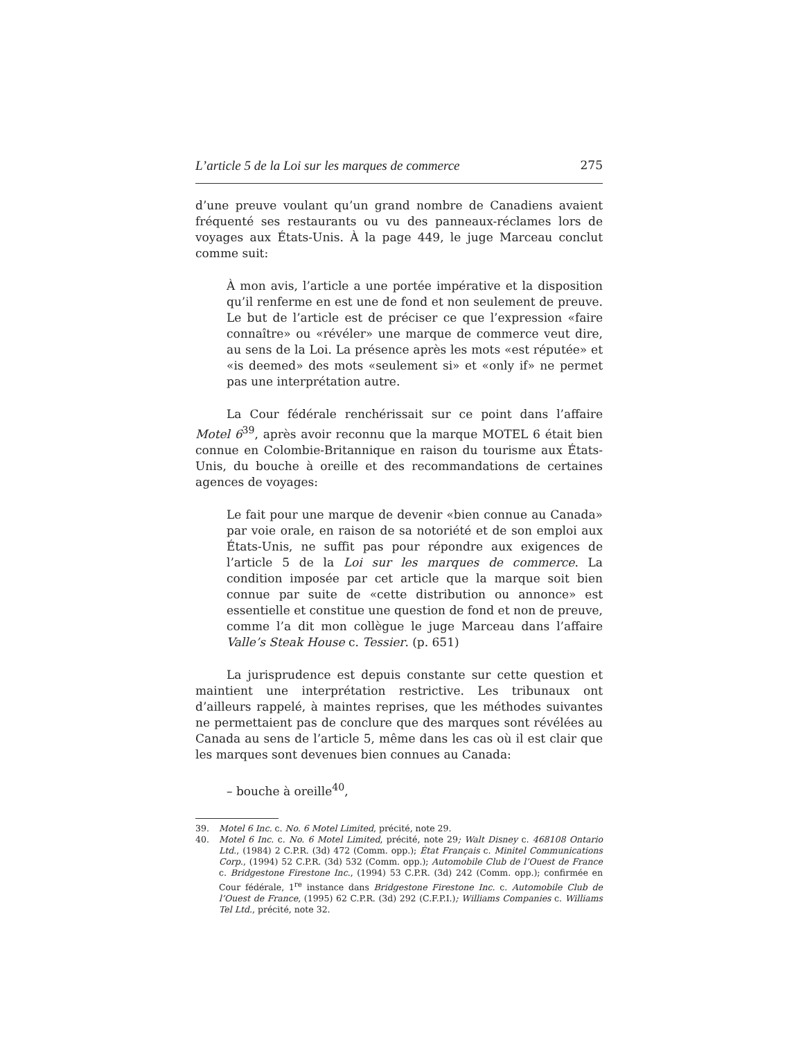L’article 5 de la Loi sur les marques de commerce 275
d’une preuve voulant qu’un grand nombre de Canadiens avaient fréquenté ses restaurants ou vu des panneaux-réclames lors de voyages aux États-Unis. À la page 449, le juge Marceau conclut comme suit:
À mon avis, l’article a une portée impérative et la disposition qu’il renferme en est une de fond et non seulement de preuve. Le but de l’article est de préciser ce que l’expression «faire connaître» ou «révéler» une marque de commerce veut dire, au sens de la Loi. La présence après les mots «est réputée» et «is deemed» des mots «seulement si» et «only if» ne permet pas une interprétation autre.
La Cour fédérale renchérissait sur ce point dans l’affaire Motel 6<sup>39</sup>, après avoir reconnu que la marque MOTEL 6 était bien connue en Colombie-Britannique en raison du tourisme aux États-Unis, du bouche à oreille et des recommandations de certaines agences de voyages:
Le fait pour une marque de devenir «bien connue au Canada» par voie orale, en raison de sa notoriété et de son emploi aux États-Unis, ne suffit pas pour répondre aux exigences de l’article 5 de la Loi sur les marques de commerce. La condition imposée par cet article que la marque soit bien connue par suite de «cette distribution ou annonce» est essentielle et constitue une question de fond et non de preuve, comme l’a dit mon collègue le juge Marceau dans l’affaire Valle’s Steak House c. Tessier. (p. 651)
La jurisprudence est depuis constante sur cette question et maintient une interprétation restrictive. Les tribunaux ont d’ailleurs rappelé, à maintes reprises, que les méthodes suivantes ne permettaient pas de conclure que des marques sont révélées au Canada au sens de l’article 5, même dans les cas où il est clair que les marques sont devenues bien connues au Canada:
– bouche à oreille<sup>40</sup>,
39. Motel 6 Inc. c. No. 6 Motel Limited, précité, note 29.
40. Motel 6 Inc. c. No. 6 Motel Limited, précité, note 29; Walt Disney c. 468108 Ontario Ltd., (1984) 2 C.P.R. (3d) 472 (Comm. opp.); État Français c. Minitel Communications Corp., (1994) 52 C.P.R. (3d) 532 (Comm. opp.); Automobile Club de l’Ouest de France c. Bridgestone Firestone Inc., (1994) 53 C.P.R. (3d) 242 (Comm. opp.); confirmée en Cour fédérale, 1<sup>re</sup> instance dans Bridgestone Firestone Inc. c. Automobile Club de l’Ouest de France, (1995) 62 C.P.R. (3d) 292 (C.F.P.I.); Williams Companies c. Williams Tel Ltd., précité, note 32.